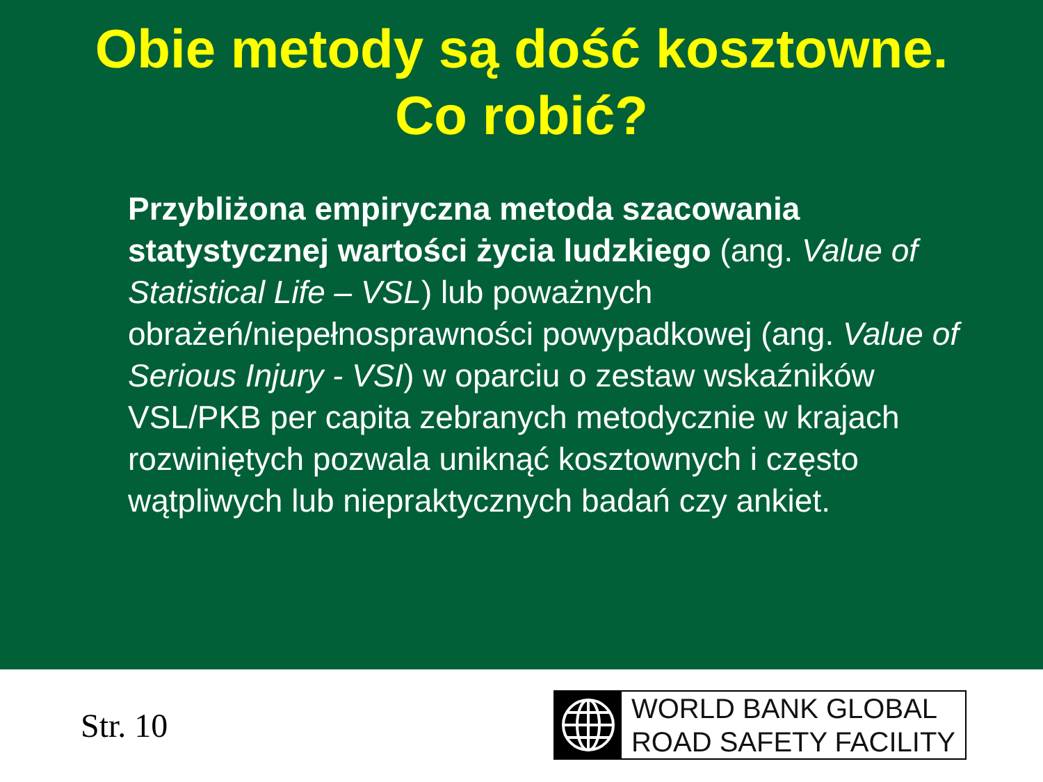Obie metody są dość kosztowne.
Co robić?
Przybliżona empiryczna metoda szacowania statystycznej wartości życia ludzkiego (ang. Value of Statistical Life – VSL) lub poważnych obrażeń/niepełnosprawności powypadkowej (ang. Value of Serious Injury - VSI) w oparciu o zestaw wskaźników VSL/PKB per capita zebranych metodycznie w krajach rozwiniętych pozwala uniknąć kosztownych i często wątpliwych lub niepraktycznych badań czy ankiet.
Str. 10
WORLD BANK GLOBAL
ROAD SAFETY FACILITY